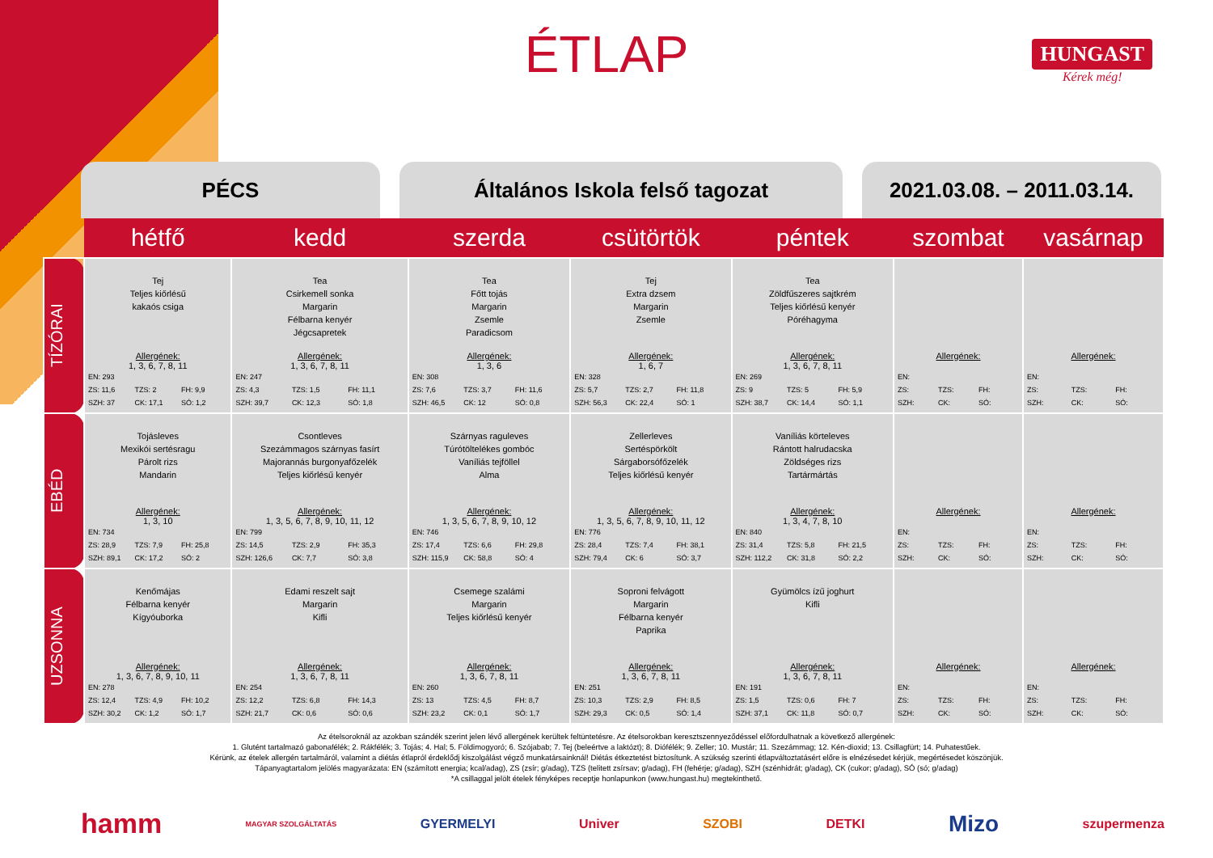ÉTLAP
HUNGAST
Kérek még!
PÉCS Általános Iskola felső tagozat 2021.03.08. – 2011.03.14.
| | hétfő | kedd | szerda | csütörtök | péntek | szombat | vasárnap |
| --- | --- | --- | --- | --- | --- | --- | --- |
| TÍZÓRAI | Tej Teljes kiőrlésű kakaós csiga Allergének: 1, 3, 6, 7, 8, 11 EN: 293 ZS: 11,6 TZS: 2 FH: 9,9 SZH: 37 CK: 17,1 SÓ: 1,2 | Tea Csirkemell sonka Margarin Félbarna kenyér Jégcsapretek Allergének: 1, 3, 6, 7, 8, 11 EN: 247 ZS: 4,3 TZS: 1,5 FH: 11,1 SZH: 39,7 CK: 12,3 SÓ: 1,8 | Tea Főtt tojás Margarin Zsemle Paradicsom Allergének: 1, 3, 6 EN: 308 ZS: 7,6 TZS: 3,7 FH: 11,6 SZH: 46,5 CK: 12 SÓ: 0,8 | Tej Extra dzsem Margarin Zsemle Allergének: 1, 6, 7 EN: 328 ZS: 5,7 TZS: 2,7 FH: 11,8 SZH: 56,3 CK: 22,4 SÓ: 1 | Tea Zöldfűszeres sajtkrém Teljes kiőrlésű kenyér Póréhagyma Allergének: 1, 3, 6, 7, 8, 11 EN: 269 ZS: 9 TZS: 5 FH: 5,9 SZH: 38,7 CK: 14,4 SÓ: 1,1 | Allergének: EN: ZS: TZS: FH: SZH: CK: SÓ: | Allergének: EN: ZS: TZS: FH: SZH: CK: SÓ: |
| EBÉD | Tojásleves Mexikói sertésragu Párolt rizs Mandarin Allergének: 1, 3, 10 EN: 734 ZS: 28,9 TZS: 7,9 FH: 25,8 SZH: 89,1 CK: 17,2 SÓ: 2 | Csontleves Szezámmagos szárnyas fasírt Majorannás burgonyafőzelék Teljes kiőrlésű kenyér Allergének: 1, 3, 5, 6, 7, 8, 9, 10, 11, 12 EN: 799 ZS: 14,5 TZS: 2,9 FH: 35,3 SZH: 126,6 CK: 7,7 SÓ: 3,8 | Szárnyas raguleves Túrótöltelékes gombóc Vaníliás tejföllel Alma Allergének: 1, 3, 5, 6, 7, 8, 9, 10, 12 EN: 746 ZS: 17,4 TZS: 6,6 FH: 29,8 SZH: 115,9 CK: 58,8 SÓ: 4 | Zellerleves Sertéspörkölt Sárgaborsófőzelék Teljes kiőrlésű kenyér Allergének: 1, 3, 5, 6, 7, 8, 9, 10, 11, 12 EN: 776 ZS: 28,4 TZS: 7,4 FH: 38,1 SZH: 79,4 CK: 6 SÓ: 3,7 | Vaníliás körteleves Rántott halrudacska Zöldséges rizs Tartármártás Allergének: 1, 3, 4, 7, 8, 10 EN: 840 ZS: 31,4 TZS: 5,8 FH: 21,5 SZH: 112,2 CK: 31,8 SÓ: 2,2 | Allergének: EN: ZS: TZS: FH: SZH: CK: SÓ: | Allergének: EN: ZS: TZS: FH: SZH: CK: SÓ: |
| UZSONNA | Kenőmájas Félbarna kenyér Kígyóuborka Allergének: 1, 3, 6, 7, 8, 9, 10, 11 EN: 278 ZS: 12,4 TZS: 4,9 FH: 10,2 SZH: 30,2 CK: 1,2 SÓ: 1,7 | Edami reszelt sajt Margarin Kifli Allergének: 1, 3, 6, 7, 8, 11 EN: 254 ZS: 12,2 TZS: 6,8 FH: 14,3 SZH: 21,7 CK: 0,6 SÓ: 0,6 | Csemege szalámi Margarin Teljes kiőrlésű kenyér Allergének: 1, 3, 6, 7, 8, 11 EN: 260 ZS: 13 TZS: 4,5 FH: 8,7 SZH: 23,2 CK: 0,1 SÓ: 1,7 | Soproni felvágott Margarin Félbarna kenyér Paprika Allergének: 1, 3, 6, 7, 8, 11 EN: 251 ZS: 10,3 TZS: 2,9 FH: 8,5 SZH: 29,3 CK: 0,5 SÓ: 1,4 | Gyümölcs ízű joghurt Kifli Allergének: 1, 3, 6, 7, 8, 11 EN: 191 ZS: 1,5 TZS: 0,6 FH: 7 SZH: 37,1 CK: 11,8 SÓ: 0,7 | Allergének: EN: ZS: TZS: FH: SZH: CK: SÓ: | Allergének: EN: ZS: TZS: FH: SZH: CK: SÓ: |
Az ételsoroknál az azokban szándék szerint jelen lévő allergének kerültek feltüntetésre. Az ételsorokban keresztszennyeződéssel előfordulhatnak a következő allergének:
1. Glutént tartalmazó gabonafélék; 2. Rákfélék; 3. Tojás; 4. Hal; 5. Földimogyoró; 6. Szójabab; 7. Tej (beleértve a laktózt); 8. Diófélék; 9. Zeller; 10. Mustár; 11. Szezámmag; 12. Kén-dioxid; 13. Csillagfürt; 14. Puhatestűek.
Kérünk, az ételek allergén tartalmáról, valamint a diétás étlapról érdeklődj kiszolgálást végző munkatársainknál! Diétás étkeztetést biztosítunk. A szükség szerinti étlapváltoztatásért előre is elnézésedet kérjük, megértésedet köszönjük.
Tápanyagtartalom jelölés magyarázata: EN (számított energia; kcal/adag), ZS (zsír; g/adag), TZS (telitett zsírsav; g/adag), FH (fehérje; g/adag), SZH (szénhidrát; g/adag), CK (cukor; g/adag), SÓ (só; g/adag)
*A csillaggal jelölt ételek fényképes receptje honlapunkon (www.hungast.hu) megtekinthető.
hamm MAGYAR SZOLGÁLTATÁS GYERMELYI Univer SZOBI DETKI Mizo szupermenza